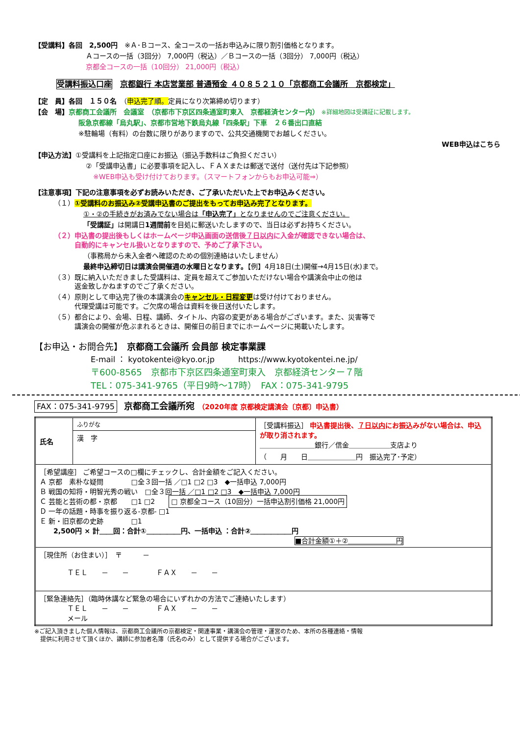【受講料】各回　2,500円　※Ａ･Ｂコース、全コースの一括お申込みに限り割引価格となります。
Ａコースの一括（3回分） 7,000円（税込）／Ｂコースの一括（3回分） 7,000円（税込）
京都全コースの一括（10回分） 21,000円（税込）
受講料振込口座　京都銀行 本店営業部 普通預金 ４０８５２１０「京都商工会議所　京都検定」
【定　員】各回　１５０名　（申込完了順。定員になり次第締め切ります）
【会　場】京都商工会議所　会議室　（京都市下京区四条通室町東入　京都経済センター内） ※詳細地図は受講証に記載します。
阪急京都線「烏丸駅」、京都市営地下鉄烏丸線「四条駅」下車　２６番出口直結
※駐輪場（有料）の台数に限りがありますので、公共交通機関でお越しください。
WEB申込はこちら
【申込方法】①受講料を上記指定口座にお振込（振込手数料はご負担ください）
②「受講申込書」に必要事項を記入し、ＦＡＸまたは郵送で送付（送付先は下記参照）
※WEB申込も受け付けております。（スマートフォンからもお申込可能⇒）
【注意事項】下記の注意事項を必ずお読みいただき、ご了承いただいた上でお申込みください。
（１）①受講料のお振込み②受講申込書のご提出をもってお申込み完了となります。
①・②の手続きがお済みでない場合は「申込完了」となりませんのでご注意ください。
「受講証」は開講日1週間前を目処に郵送いたしますので、当日は必ずお持ちください。
（２）申込書の提出後もしくはホームページ申込画面の送信後７日以内に入金が確認できない場合は、
　　　自動的にキャンセル扱いとなりますので、予めご了承下さい。
（事務局から未入金者へ確認のための個別連絡はいたしません）
最終申込締切日は講演会開催週の水曜日となります。【例】4月18日(土)開催→4月15日(水)まで。
（３）既に納入いただきました受講料は、定員を超えてご参加いただけない場合や講演会中止の他は
　　　返金致しかねますのでご了承ください。
（４）原則として申込完了後の本講演会のキャンセル・日程変更は受け付けておりません。
　　　代理受講は可能です。ご欠席の場合は資料を後日送付いたします。
（５）都合により、会場、日程、講師、タイトル、内容の変更がある場合がございます。また、災害等で
　　　講演会の開催が危ぶまれるときは、開催日の前日までにホームページに掲載いたします。
【お申込・お問合先】　京都商工会議所 会員部 検定事業課
E-mail ： kyotokentei@kyo.or.jp　　　https://www.kyotokentei.ne.jp/
〒600-8565　京都市下京区四条通室町東入　京都経済センター７階
TEL：075-341-9765（平日9時～17時）　FAX：075-341-9795
FAX：075-341-9795　京都商工会議所宛　（2020年度 京都検定講演会〔京都〕申込書）
| 氏名 | ふりがな | ［受講料振込］ 申込書提出後、 ７日以内 にお振込みがない場合は、申込が取り消されます。 ＿＿＿＿＿＿＿＿銀行／信金＿＿＿＿＿＿支店より （ 月 日＿＿＿＿＿＿＿円 振込完了･予定） |
| | 漢 字 | |
| ［希望講座］ ご希望コースの□欄にチェックし、合計金額をご記入ください。 Ａ 京都 素朴な疑問 □全３回一括 ／□1 □2 □3 ◆一括申込 7,000円 Ｂ 戦国の知将・明智光秀の戦い □全３回一括 ／□1 □2 □3 ◆一括申込 7,000円 Ｃ 芸能と芸術の都・京都 □1 □2 □ 京都全コース（10回分）一括申込割引価格 21,000円 Ｄ 一年の話題・時事を振り返る-京都- □1 Ｅ 新・旧京都の史跡 □1 2,500円 × 計＿＿回：合計①＿＿＿＿＿円、一括申込 ：合計②＿＿＿＿＿＿円 ■合計金額①＋②＿＿＿＿＿＿＿円 | | |
| ［現住所（お住まい）］ 〒 － ＴＥＬ － － ＦＡＸ － － | | |
| ［緊急連絡先］（臨時休講など緊急の場合にいずれかの方法でご連絡いたします） ＴＥＬ － － ＦＡＸ － － メール | | |
※ご記入頂きました個人情報は、京都商工会議所の京都検定・関連事業・講演会の管理・運営のため、本所の各種連絡・情報
　提供に利用させて頂くほか、講師に参加者名簿（氏名のみ）として提供する場合がございます。